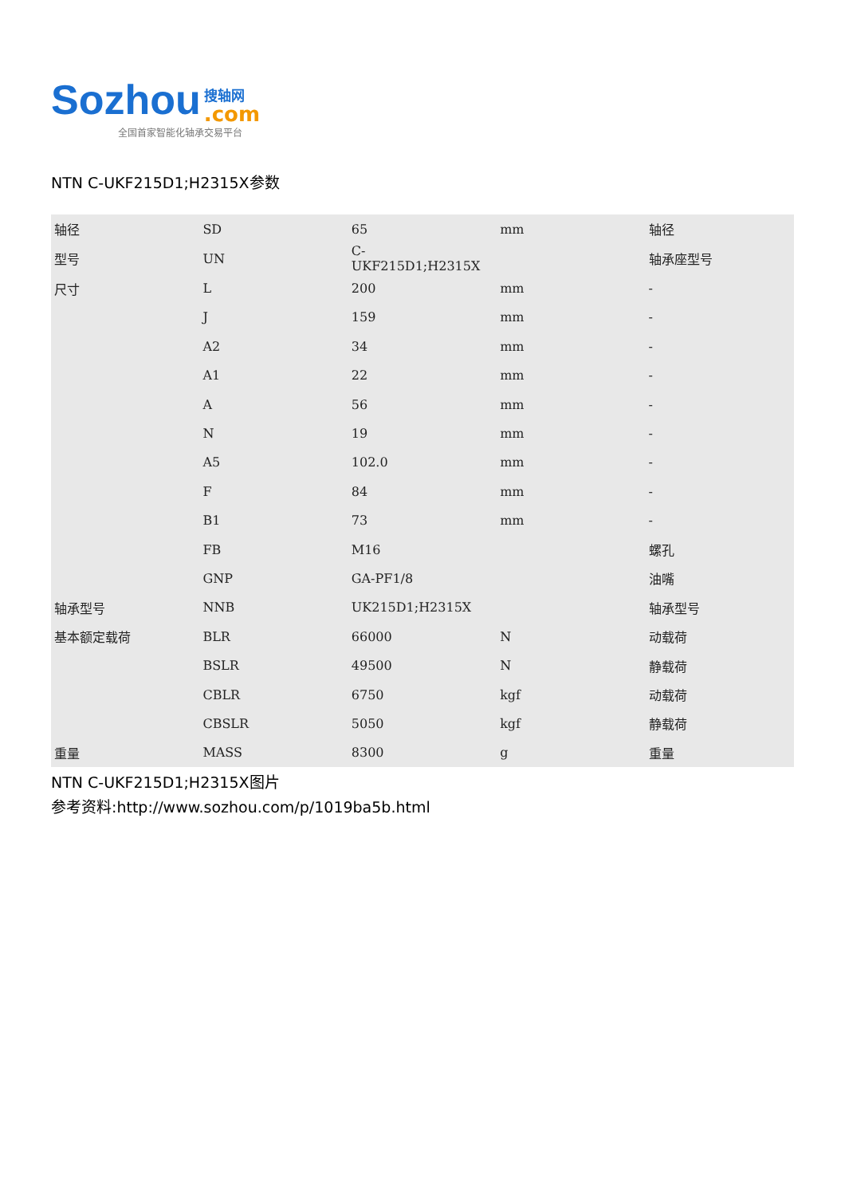Sozhou
搜轴网.com
全国首家智能化轴承交易平台
NTN C-UKF215D1;H2315X参数
| 轴径 | SD | 65 | mm | 轴径 |
| 型号 | UN | C-UKF215D1;H2315X | | 轴承座型号 |
| 尺寸 | L | 200 | mm | - |
| | J | 159 | mm | - |
| | A2 | 34 | mm | - |
| | A1 | 22 | mm | - |
| | A | 56 | mm | - |
| | N | 19 | mm | - |
| | A5 | 102.0 | mm | - |
| | F | 84 | mm | - |
| | B1 | 73 | mm | - |
| | FB | M16 | | 螺孔 |
| | GNP | GA-PF1/8 | | 油嘴 |
| 轴承型号 | NNB | UK215D1;H2315X | | 轴承型号 |
| 基本额定载荷 | BLR | 66000 | N | 动载荷 |
| | BSLR | 49500 | N | 静载荷 |
| | CBLR | 6750 | kgf | 动载荷 |
| | CBSLR | 5050 | kgf | 静载荷 |
| 重量 | MASS | 8300 | g | 重量 |
NTN C-UKF215D1;H2315X图片
参考资料:http://www.sozhou.com/p/1019ba5b.html